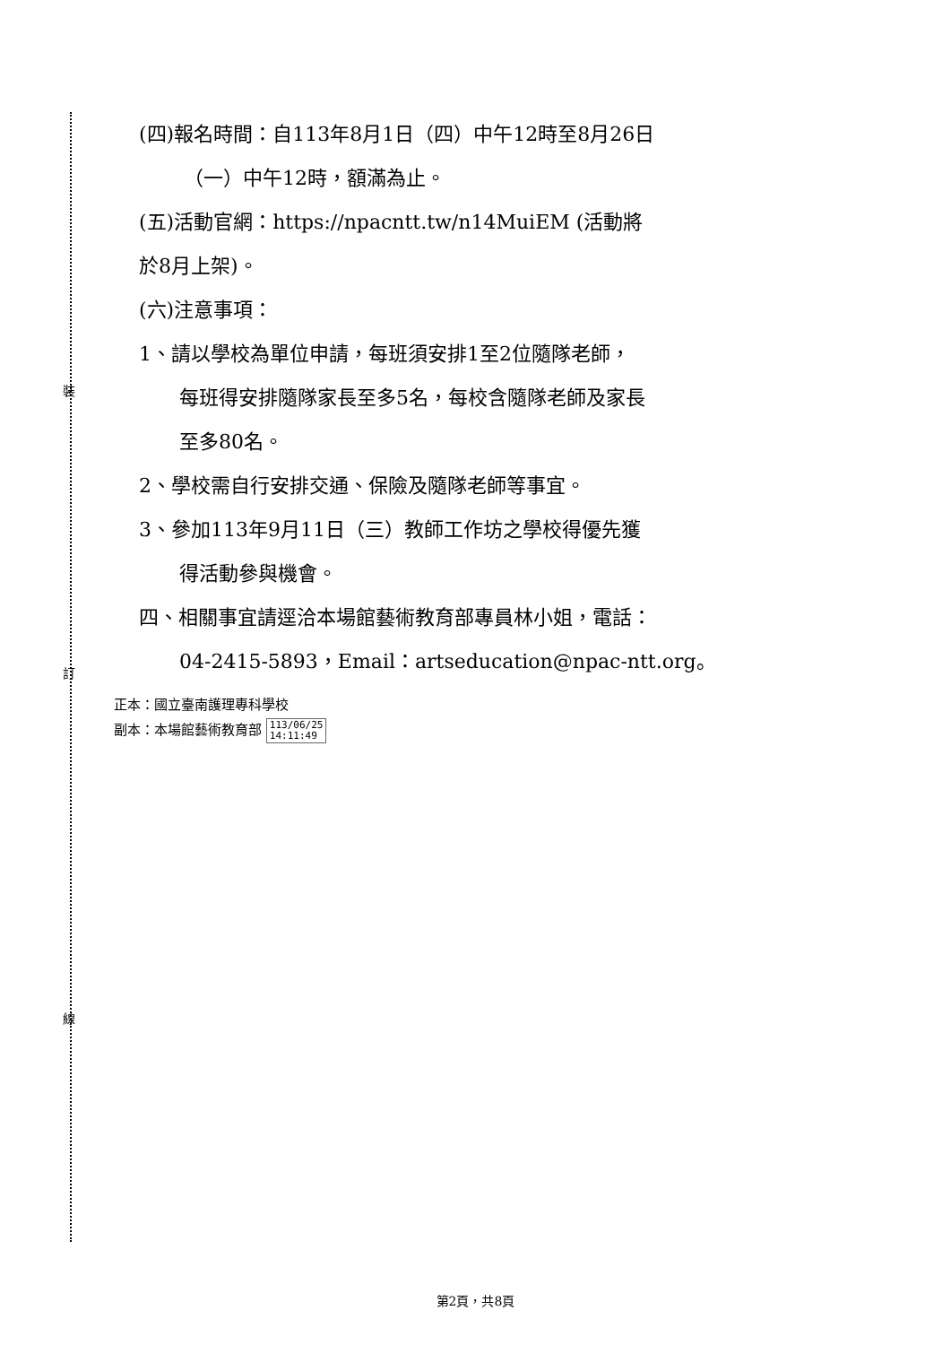裝
訂
線
(四)報名時間：自113年8月1日（四）中午12時至8月26日
（一）中午12時，額滿為止。
(五)活動官網：https://npacntt.tw/n14MuiEM (活動將
於8月上架)。
(六)注意事項：
1、請以學校為單位申請，每班須安排1至2位隨隊老師，
每班得安排隨隊家長至多5名，每校含隨隊老師及家長
至多80名。
2、學校需自行安排交通、保險及隨隊老師等事宜。
3、參加113年9月11日（三）教師工作坊之學校得優先獲
得活動參與機會。
四、相關事宜請逕洽本場館藝術教育部專員林小姐，電話：
04-2415-5893，Email：artseducation@npac-ntt.org。
正本：國立臺南護理專科學校
副本：本場館藝術教育部 113/06/25
14:11:49
第2頁，共8頁